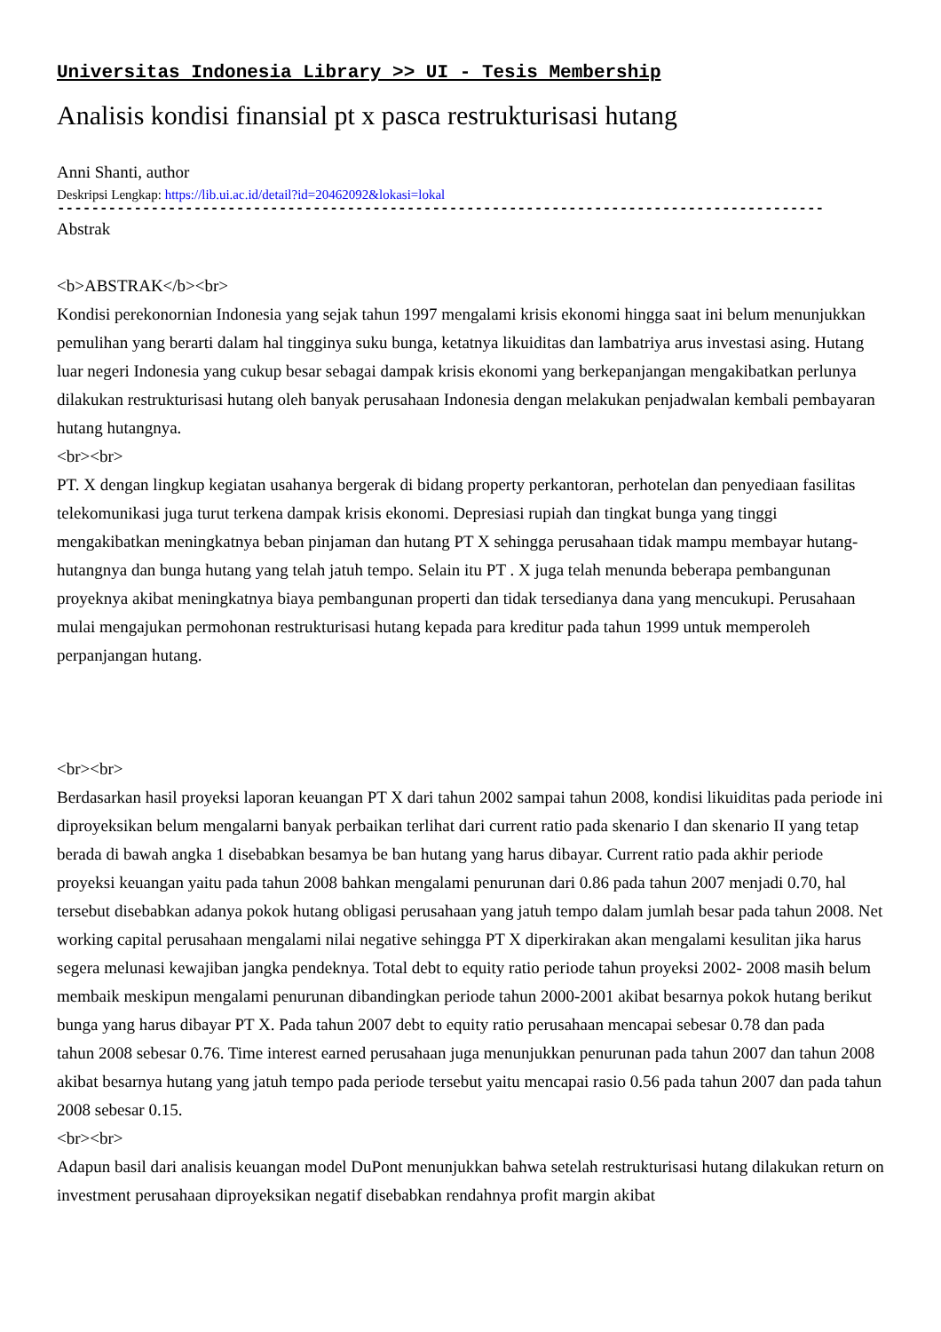Universitas Indonesia Library >> UI - Tesis Membership
Analisis kondisi finansial pt x pasca restrukturisasi hutang
Anni Shanti, author
Deskripsi Lengkap: https://lib.ui.ac.id/detail?id=20462092&lokasi=lokal
------------------------------------------------------------------------------------------
Abstrak
<b>ABSTRAK</b><br>
Kondisi perekonornian Indonesia yang sejak tahun 1997 mengalami krisis ekonomi hingga saat ini belum menunjukkan pemulihan yang berarti dalam hal tingginya suku bunga, ketatnya likuiditas dan lambatriya arus investasi asing. Hutang luar negeri Indonesia yang cukup besar sebagai dampak krisis ekonomi yang berkepanjangan mengakibatkan perlunya dilakukan restrukturisasi hutang oleh banyak perusahaan Indonesia dengan melakukan penjadwalan kembali pembayaran hutang hutangnya.
<br><br>
PT. X dengan lingkup kegiatan usahanya bergerak di bidang property perkantoran, perhotelan dan penyediaan fasilitas telekomunikasi juga turut terkena dampak krisis ekonomi. Depresiasi rupiah dan tingkat bunga yang tinggi mengakibatkan meningkatnya beban pinjaman dan hutang PT X sehingga perusahaan tidak mampu membayar hutang-hutangnya dan bunga hutang yang telah jatuh tempo. Selain itu PT . X juga telah menunda beberapa pembangunan proyeknya akibat meningkatnya biaya pembangunan properti dan tidak tersedianya dana yang mencukupi. Perusahaan mulai mengajukan permohonan restrukturisasi hutang kepada para kreditur pada tahun 1999 untuk memperoleh perpanjangan hutang.
<br><br>
Berdasarkan hasil proyeksi laporan keuangan PT X dari tahun 2002 sampai tahun 2008, kondisi likuiditas pada periode ini diproyeksikan belum mengalarni banyak perbaikan terlihat dari current ratio pada skenario I dan skenario II yang tetap berada di bawah angka 1 disebabkan besamya be ban hutang yang harus dibayar. Current ratio pada akhir periode proyeksi keuangan yaitu pada tahun 2008 bahkan mengalami penurunan dari 0.86 pada tahun 2007 menjadi 0.70, hal tersebut disebabkan adanya pokok hutang obligasi perusahaan yang jatuh tempo dalam jumlah besar pada tahun 2008. Net working capital perusahaan mengalami nilai negative sehingga PT X diperkirakan akan mengalami kesulitan jika harus segera melunasi kewajiban jangka pendeknya. Total debt to equity ratio periode tahun proyeksi 2002- 2008 masih belum membaik meskipun mengalami penurunan dibandingkan periode tahun 2000-2001 akibat besarnya pokok hutang berikut bunga yang harus dibayar PT X. Pada tahun 2007 debt to equity ratio perusahaan mencapai sebesar 0.78 dan pada
tahun 2008 sebesar 0.76. Time interest earned perusahaan juga menunjukkan penurunan pada tahun 2007 dan tahun 2008 akibat besarnya hutang yang jatuh tempo pada periode tersebut yaitu mencapai rasio 0.56 pada tahun 2007 dan pada tahun 2008 sebesar 0.15.
<br><br>
Adapun basil dari analisis keuangan model DuPont menunjukkan bahwa setelah restrukturisasi hutang dilakukan return on investment perusahaan diproyeksikan negatif disebabkan rendahnya profit margin akibat